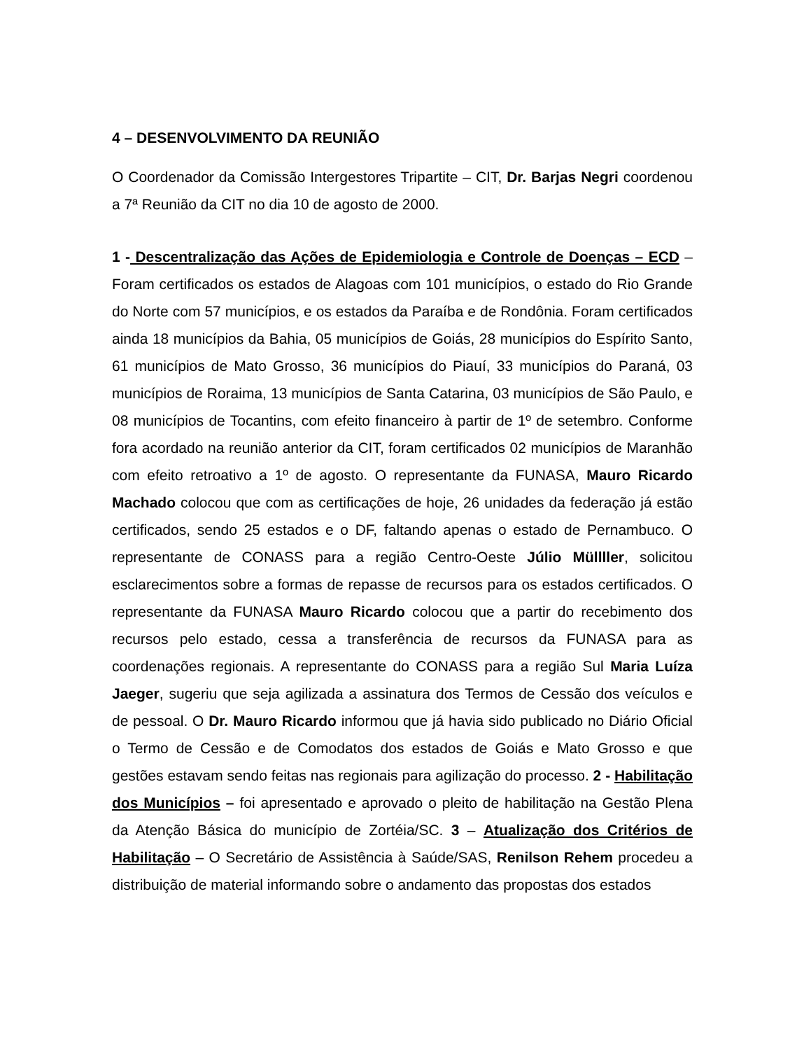4 – DESENVOLVIMENTO DA REUNIÃO
O Coordenador da Comissão Intergestores Tripartite – CIT, Dr. Barjas Negri coordenou a 7ª Reunião da CIT no dia 10 de agosto de 2000.
1 - Descentralização das Ações de Epidemiologia e Controle de Doenças – ECD – Foram certificados os estados de Alagoas com 101 municípios, o estado do Rio Grande do Norte com 57 municípios, e os estados da Paraíba e de Rondônia. Foram certificados ainda 18 municípios da Bahia, 05 municípios de Goiás, 28 municípios do Espírito Santo, 61 municípios de Mato Grosso, 36 municípios do Piauí, 33 municípios do Paraná, 03 municípios de Roraima, 13 municípios de Santa Catarina, 03 municípios de São Paulo, e 08 municípios de Tocantins, com efeito financeiro à partir de 1º de setembro. Conforme fora acordado na reunião anterior da CIT, foram certificados 02 municípios de Maranhão com efeito retroativo a 1º de agosto. O representante da FUNASA, Mauro Ricardo Machado colocou que com as certificações de hoje, 26 unidades da federação já estão certificados, sendo 25 estados e o DF, faltando apenas o estado de Pernambuco. O representante de CONASS para a região Centro-Oeste Júlio Müllller, solicitou esclarecimentos sobre a formas de repasse de recursos para os estados certificados. O representante da FUNASA Mauro Ricardo colocou que a partir do recebimento dos recursos pelo estado, cessa a transferência de recursos da FUNASA para as coordenações regionais. A representante do CONASS para a região Sul Maria Luíza Jaeger, sugeriu que seja agilizada a assinatura dos Termos de Cessão dos veículos e de pessoal. O Dr. Mauro Ricardo informou que já havia sido publicado no Diário Oficial o Termo de Cessão e de Comodatos dos estados de Goiás e Mato Grosso e que gestões estavam sendo feitas nas regionais para agilização do processo. 2 - Habilitação dos Municípios – foi apresentado e aprovado o pleito de habilitação na Gestão Plena da Atenção Básica do município de Zortéia/SC. 3 – Atualização dos Critérios de Habilitação – O Secretário de Assistência à Saúde/SAS, Renilson Rehem procedeu a distribuição de material informando sobre o andamento das propostas dos estados